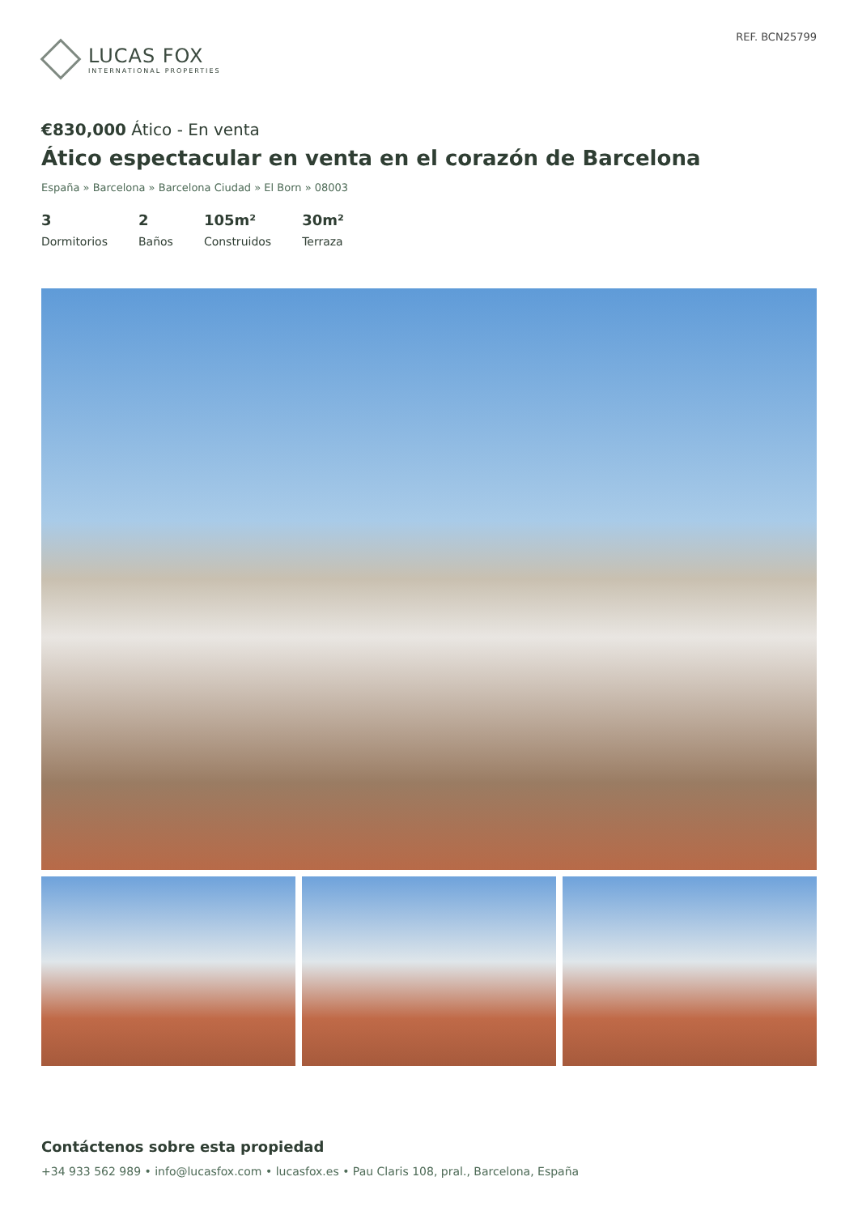LUCAS FOX
INTERNATIONAL PROPERTIES
REF. BCN25799
€830,000 Ático - En venta
Ático espectacular en venta en el corazón de Barcelona
España » Barcelona » Barcelona Ciudad » El Born » 08003
3
Dormitorios
2
Baños
105m²
Construidos
30m²
Terraza
Contáctenos sobre esta propiedad
+34 933 562 989 • info@lucasfox.com • lucasfox.es • Pau Claris 108, pral., Barcelona, España